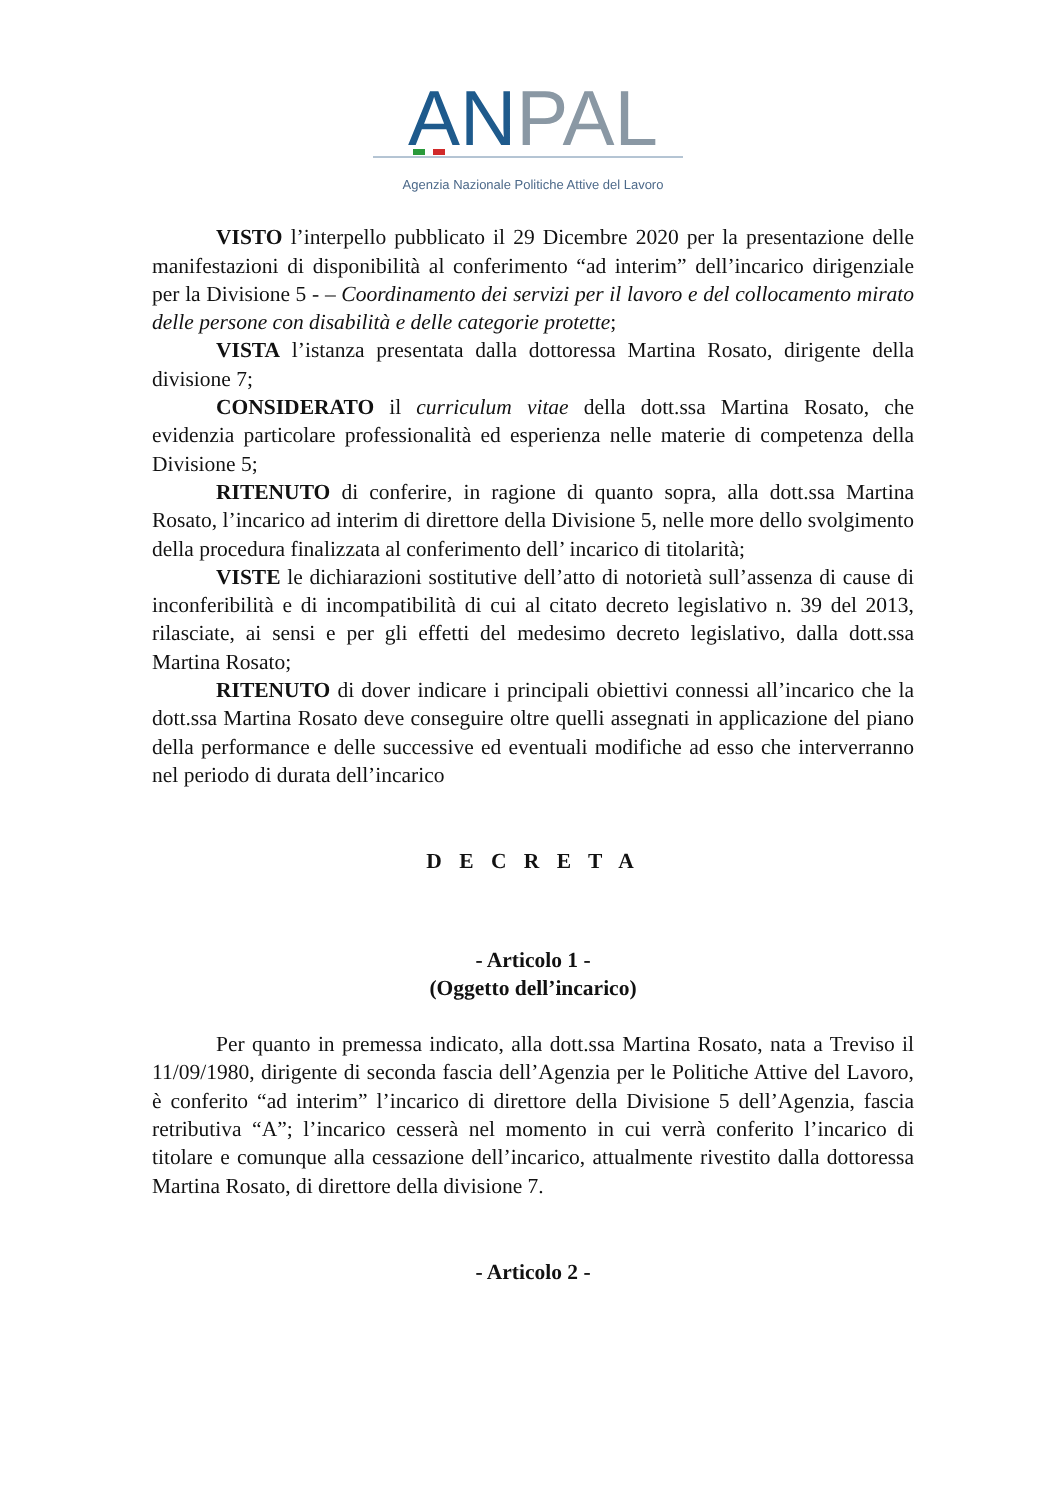ANPAL
Agenzia Nazionale Politiche Attive del Lavoro
VISTO l’interpello pubblicato il 29 Dicembre 2020 per la presentazione delle manifestazioni di disponibilità al conferimento “ad interim” dell’incarico dirigenziale per la Divisione 5 - – Coordinamento dei servizi per il lavoro e del collocamento mirato delle persone con disabilità e delle categorie protette;
VISTA l’istanza presentata dalla dottoressa Martina Rosato, dirigente della divisione 7;
CONSIDERATO il curriculum vitae della dott.ssa Martina Rosato, che evidenzia particolare professionalità ed esperienza nelle materie di competenza della Divisione 5;
RITENUTO di conferire, in ragione di quanto sopra, alla dott.ssa Martina Rosato, l’incarico ad interim di direttore della Divisione 5, nelle more dello svolgimento della procedura finalizzata al conferimento dell’ incarico di titolarità;
VISTE le dichiarazioni sostitutive dell’atto di notorietà sull’assenza di cause di inconferibilità e di incompatibilità di cui al citato decreto legislativo n. 39 del 2013, rilasciate, ai sensi e per gli effetti del medesimo decreto legislativo, dalla dott.ssa Martina Rosato;
RITENUTO di dover indicare i principali obiettivi connessi all’incarico che la dott.ssa Martina Rosato deve conseguire oltre quelli assegnati in applicazione del piano della performance e delle successive ed eventuali modifiche ad esso che interverranno nel periodo di durata dell’incarico
D E C R E T A
- Articolo 1 -
(Oggetto dell’incarico)
Per quanto in premessa indicato, alla dott.ssa Martina Rosato, nata a Treviso il 11/09/1980, dirigente di seconda fascia dell’Agenzia per le Politiche Attive del Lavoro, è conferito “ad interim” l’incarico di direttore della Divisione 5 dell’Agenzia, fascia retributiva “A”; l’incarico cesserà nel momento in cui verrà conferito l’incarico di titolare e comunque alla cessazione dell’incarico, attualmente rivestito dalla dottoressa Martina Rosato, di direttore della divisione 7.
- Articolo 2 -